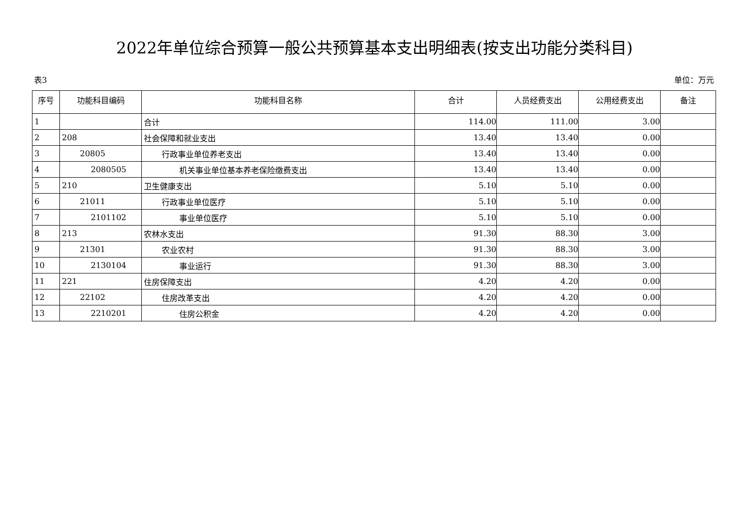2022年单位综合预算一般公共预算基本支出明细表(按支出功能分类科目)
表3 单位：万元
| 序号 | 功能科目编码 | 功能科目名称 | 合计 | 人员经费支出 | 公用经费支出 | 备注 |
| --- | --- | --- | --- | --- | --- | --- |
| 1 | | 合计 | 114.00 | 111.00 | 3.00 | |
| 2 | 208 | 社会保障和就业支出 | 13.40 | 13.40 | 0.00 | |
| 3 | 20805 | 行政事业单位养老支出 | 13.40 | 13.40 | 0.00 | |
| 4 | 2080505 | 机关事业单位基本养老保险缴费支出 | 13.40 | 13.40 | 0.00 | |
| 5 | 210 | 卫生健康支出 | 5.10 | 5.10 | 0.00 | |
| 6 | 21011 | 行政事业单位医疗 | 5.10 | 5.10 | 0.00 | |
| 7 | 2101102 | 事业单位医疗 | 5.10 | 5.10 | 0.00 | |
| 8 | 213 | 农林水支出 | 91.30 | 88.30 | 3.00 | |
| 9 | 21301 | 农业农村 | 91.30 | 88.30 | 3.00 | |
| 10 | 2130104 | 事业运行 | 91.30 | 88.30 | 3.00 | |
| 11 | 221 | 住房保障支出 | 4.20 | 4.20 | 0.00 | |
| 12 | 22102 | 住房改革支出 | 4.20 | 4.20 | 0.00 | |
| 13 | 2210201 | 住房公积金 | 4.20 | 4.20 | 0.00 | |